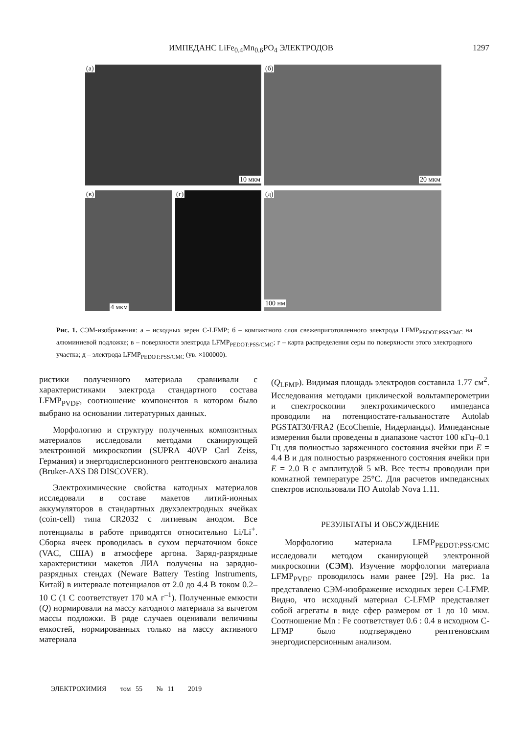ИМПЕДАНС LiFe<sub>0.4</sub>Mn<sub>0.6</sub>PO<sub>4</sub> ЭЛЕКТРОДОВ 1297
(а)
10 мкм
(б)
20 мкм
(в)
4 мкм
(г)
(д)
100 нм
Рис. 1. СЭМ-изображения: а – исходных зерен C-LFMP; б – компактного слоя свежеприготовленного электрода LFMP<sub>PEDOT:PSS/CMC</sub> на алюминиевой подложке; в – поверхности электрода LFMP<sub>PEDOT:PSS/CMC</sub>; г – карта распределения серы по поверхности этого электродного участка; д – электрода LFMP<sub>PEDOT:PSS/CMC</sub> (ув. ×100000).
ристики полученного материала сравнивали с характеристиками электрода стандартного состава LFMP<sub>PVDF</sub>, соотношение компонентов в котором было выбрано на основании литературных данных.
Морфологию и структуру полученных композитных материалов исследовали методами сканирующей электронной микроскопии (SUPRA 40VP Carl Zeiss, Германия) и энергодисперсионного рентгеновского анализа (Bruker-AXS D8 DISCOVER).
Электрохимические свойства катодных материалов исследовали в составе макетов литий-ионных аккумуляторов в стандартных двухэлектродных ячейках (coin-cell) типа CR2032 с литиевым анодом. Все потенциалы в работе приводятся относительно Li/Li<sup>+</sup>. Сборка ячеек проводилась в сухом перчаточном боксе (VAC, США) в атмосфере аргона. Заряд-разрядные характеристики макетов ЛИА получены на зарядно-разрядных стендах (Neware Battery Testing Instruments, Китай) в интервале потенциалов от 2.0 до 4.4 В током 0.2–10 C (1 C соответствует 170 мА г<sup>–1</sup>). Полученные емкости (Q) нормировали на массу катодного материала за вычетом массы подложки. В ряде случаев оценивали величины емкостей, нормированных только на массу активного материала
(Q<sub>LFMP</sub>). Видимая площадь электродов составила 1.77 см<sup>2</sup>. Исследования методами циклической вольтамперометрии и спектроскопии электрохимического импеданса проводили на потенциостате-гальваностате Autolab PGSTAT30/FRA2 (EcoChemie, Нидерланды). Импедансные измерения были проведены в диапазоне частот 100 кГц–0.1 Гц для полностью заряженного состояния ячейки при E = 4.4 В и для полностью разряженного состояния ячейки при E = 2.0 В с амплитудой 5 мВ. Все тесты проводили при комнатной температуре 25°C. Для расчетов импедансных спектров использовали ПО Autolab Nova 1.11.
РЕЗУЛЬТАТЫ И ОБСУЖДЕНИЕ
Морфологию материала LFMP<sub>PEDOT:PSS/CMC</sub> исследовали методом сканирующей электронной микроскопии (СЭМ). Изучение морфологии материала LFMP<sub>PVDF</sub> проводилось нами ранее [29]. На рис. 1а представлено СЭМ-изображение исходных зерен C-LFMP. Видно, что исходный материал C-LFMP представляет собой агрегаты в виде сфер размером от 1 до 10 мкм. Соотношение Mn : Fe соответствует 0.6 : 0.4 в исходном C-LFMP было подтверждено рентгеновским энергодисперсионным анализом.
ЭЛЕКТРОХИМИЯ том 55 № 11 2019